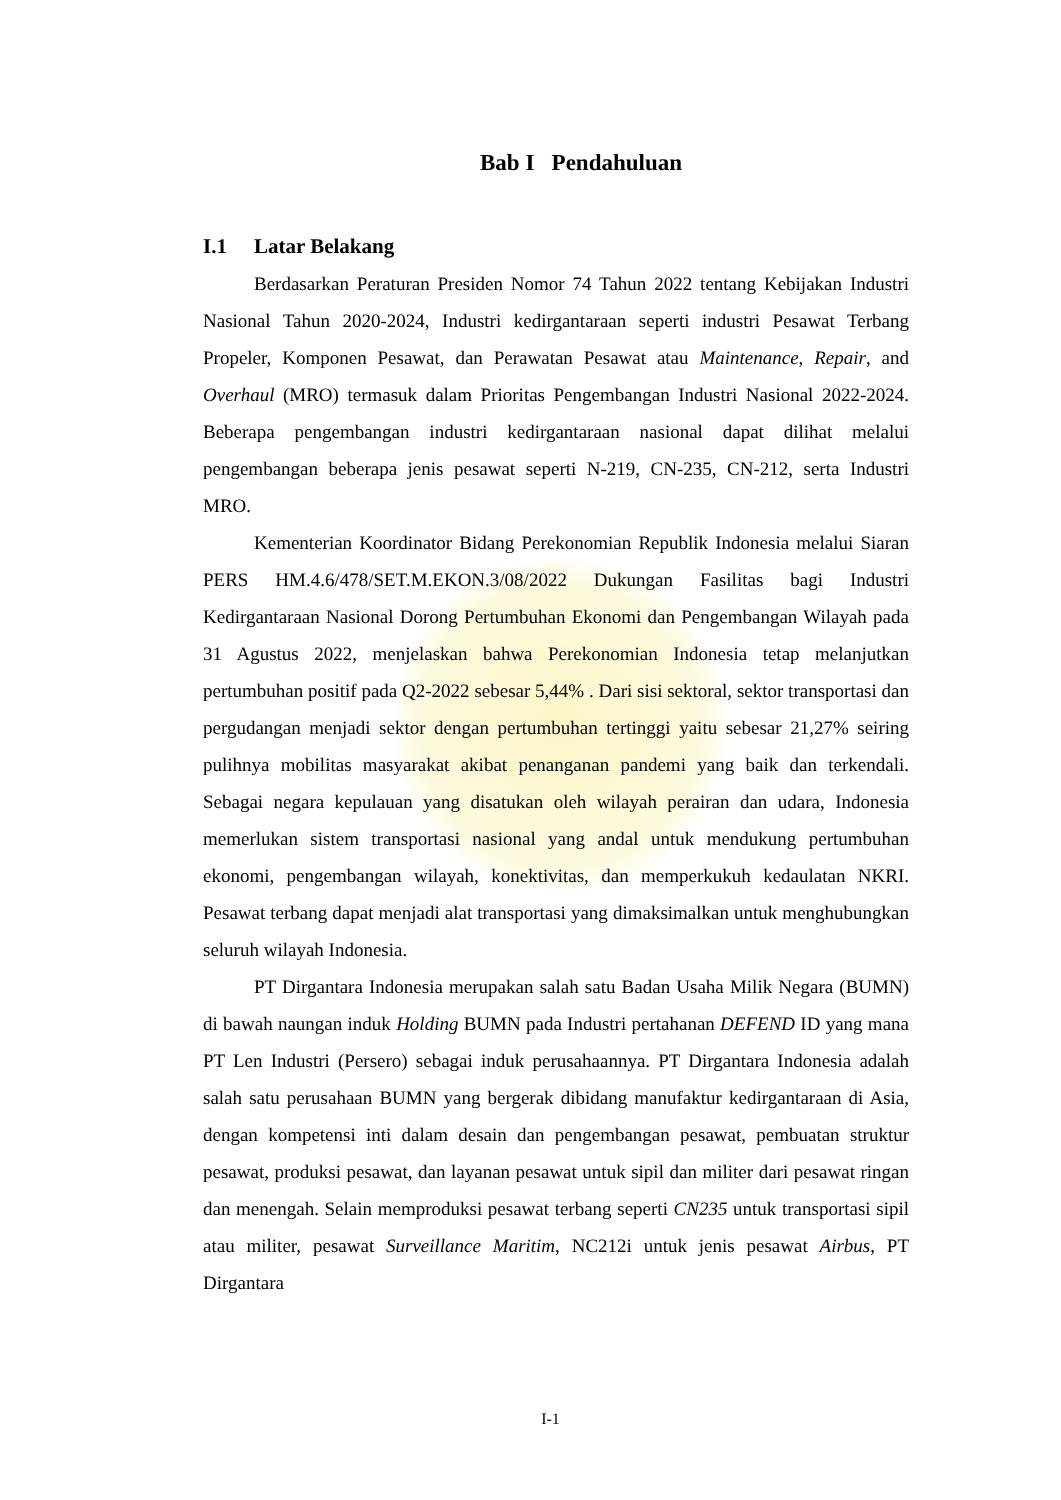Bab I Pendahuluan
I.1 Latar Belakang
Berdasarkan Peraturan Presiden Nomor 74 Tahun 2022 tentang Kebijakan Industri Nasional Tahun 2020-2024, Industri kedirgantaraan seperti industri Pesawat Terbang Propeler, Komponen Pesawat, dan Perawatan Pesawat atau Maintenance, Repair, and Overhaul (MRO) termasuk dalam Prioritas Pengembangan Industri Nasional 2022-2024. Beberapa pengembangan industri kedirgantaraan nasional dapat dilihat melalui pengembangan beberapa jenis pesawat seperti N-219, CN-235, CN-212, serta Industri MRO.
Kementerian Koordinator Bidang Perekonomian Republik Indonesia melalui Siaran PERS HM.4.6/478/SET.M.EKON.3/08/2022 Dukungan Fasilitas bagi Industri Kedirgantaraan Nasional Dorong Pertumbuhan Ekonomi dan Pengembangan Wilayah pada 31 Agustus 2022, menjelaskan bahwa Perekonomian Indonesia tetap melanjutkan pertumbuhan positif pada Q2-2022 sebesar 5,44% . Dari sisi sektoral, sektor transportasi dan pergudangan menjadi sektor dengan pertumbuhan tertinggi yaitu sebesar 21,27% seiring pulihnya mobilitas masyarakat akibat penanganan pandemi yang baik dan terkendali. Sebagai negara kepulauan yang disatukan oleh wilayah perairan dan udara, Indonesia memerlukan sistem transportasi nasional yang andal untuk mendukung pertumbuhan ekonomi, pengembangan wilayah, konektivitas, dan memperkukuh kedaulatan NKRI. Pesawat terbang dapat menjadi alat transportasi yang dimaksimalkan untuk menghubungkan seluruh wilayah Indonesia.
PT Dirgantara Indonesia merupakan salah satu Badan Usaha Milik Negara (BUMN) di bawah naungan induk Holding BUMN pada Industri pertahanan DEFEND ID yang mana PT Len Industri (Persero) sebagai induk perusahaannya. PT Dirgantara Indonesia adalah salah satu perusahaan BUMN yang bergerak dibidang manufaktur kedirgantaraan di Asia, dengan kompetensi inti dalam desain dan pengembangan pesawat, pembuatan struktur pesawat, produksi pesawat, dan layanan pesawat untuk sipil dan militer dari pesawat ringan dan menengah. Selain memproduksi pesawat terbang seperti CN235 untuk transportasi sipil atau militer, pesawat Surveillance Maritim, NC212i untuk jenis pesawat Airbus, PT Dirgantara
I-1